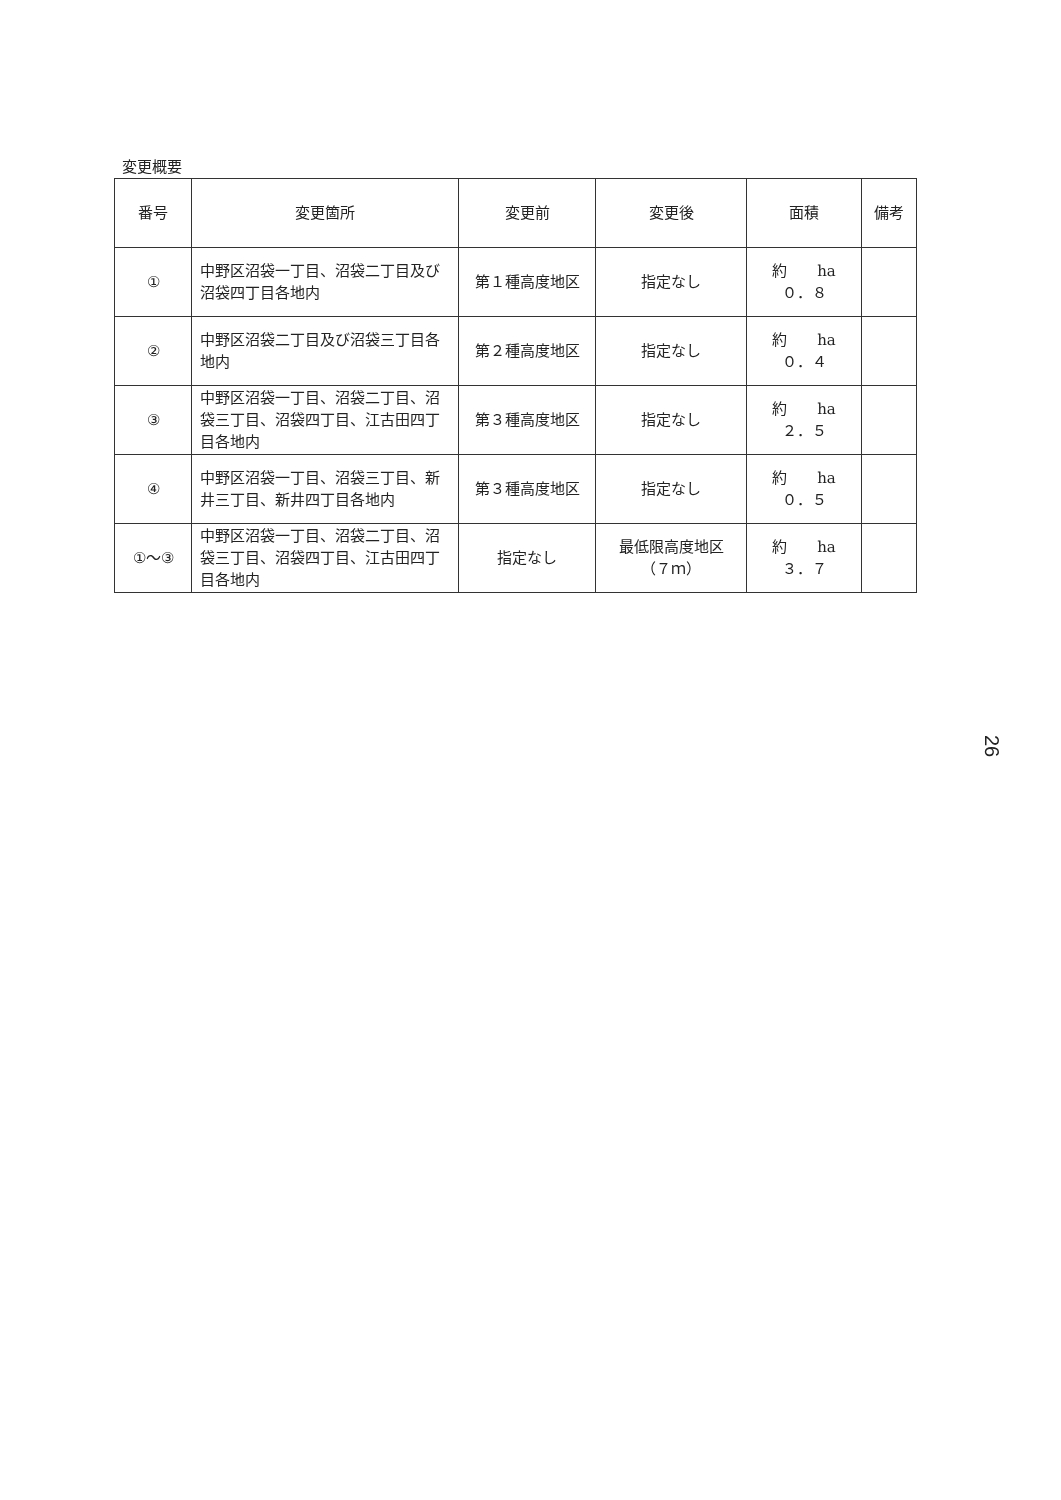変更概要
| 番号 | 変更箇所 | 変更前 | 変更後 | 面積 | 備考 |
| --- | --- | --- | --- | --- | --- |
| ① | 中野区沼袋一丁目、沼袋二丁目及び沼袋四丁目各地内 | 第１種高度地区 | 指定なし | 約 ha ０．８ | |
| ② | 中野区沼袋二丁目及び沼袋三丁目各地内 | 第２種高度地区 | 指定なし | 約 ha ０．４ | |
| ③ | 中野区沼袋一丁目、沼袋二丁目、沼袋三丁目、沼袋四丁目、江古田四丁目各地内 | 第３種高度地区 | 指定なし | 約 ha ２．５ | |
| ④ | 中野区沼袋一丁目、沼袋三丁目、新井三丁目、新井四丁目各地内 | 第３種高度地区 | 指定なし | 約 ha ０．５ | |
| ①～③ | 中野区沼袋一丁目、沼袋二丁目、沼袋三丁目、沼袋四丁目、江古田四丁目各地内 | 指定なし | 最低限高度地区 （７ｍ） | 約 ha ３．７ | |
26